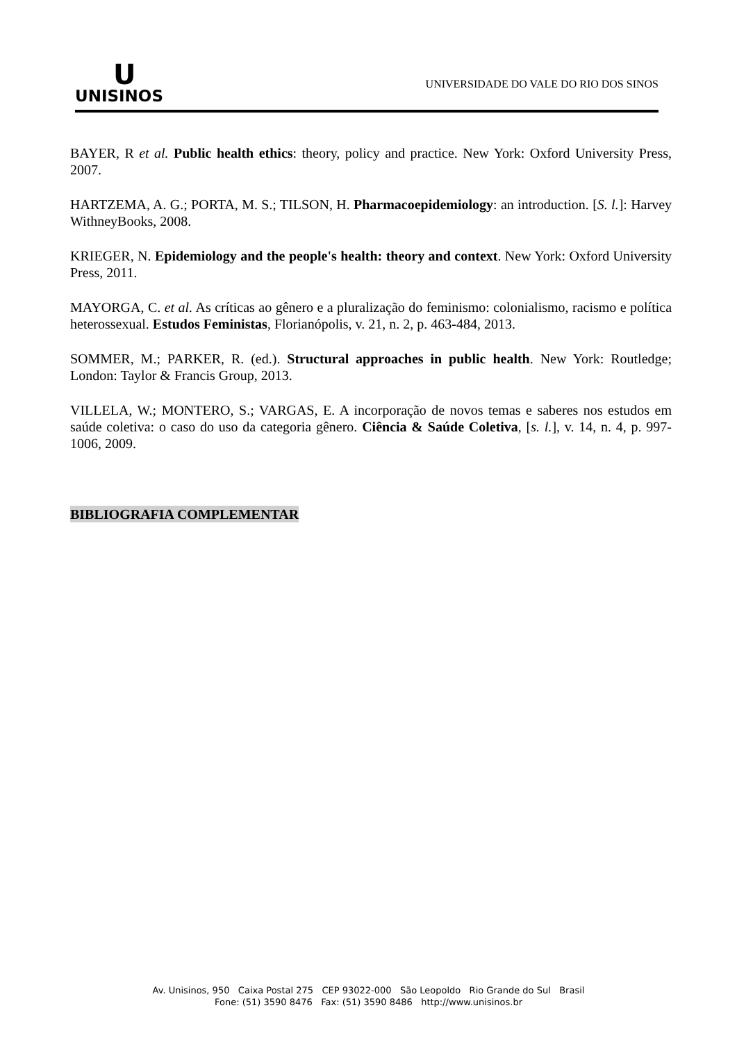U
UNISINOS
UNIVERSIDADE DO VALE DO RIO DOS SINOS
BAYER, R et al. Public health ethics: theory, policy and practice. New York: Oxford University Press, 2007.
HARTZEMA, A. G.; PORTA, M. S.; TILSON, H. Pharmacoepidemiology: an introduction. [S. l.]: Harvey WithneyBooks, 2008.
KRIEGER, N. Epidemiology and the people's health: theory and context. New York: Oxford University Press, 2011.
MAYORGA, C. et al. As críticas ao gênero e a pluralização do feminismo: colonialismo, racismo e política heterossexual. Estudos Feministas, Florianópolis, v. 21, n. 2, p. 463-484, 2013.
SOMMER, M.; PARKER, R. (ed.). Structural approaches in public health. New York: Routledge; London: Taylor & Francis Group, 2013.
VILLELA, W.; MONTERO, S.; VARGAS, E. A incorporação de novos temas e saberes nos estudos em saúde coletiva: o caso do uso da categoria gênero. Ciência & Saúde Coletiva, [s. l.], v. 14, n. 4, p. 997-1006, 2009.
BIBLIOGRAFIA COMPLEMENTAR
Av. Unisinos, 950 Caixa Postal 275 CEP 93022-000 São Leopoldo Rio Grande do Sul Brasil
Fone: (51) 3590 8476 Fax: (51) 3590 8486 http://www.unisinos.br